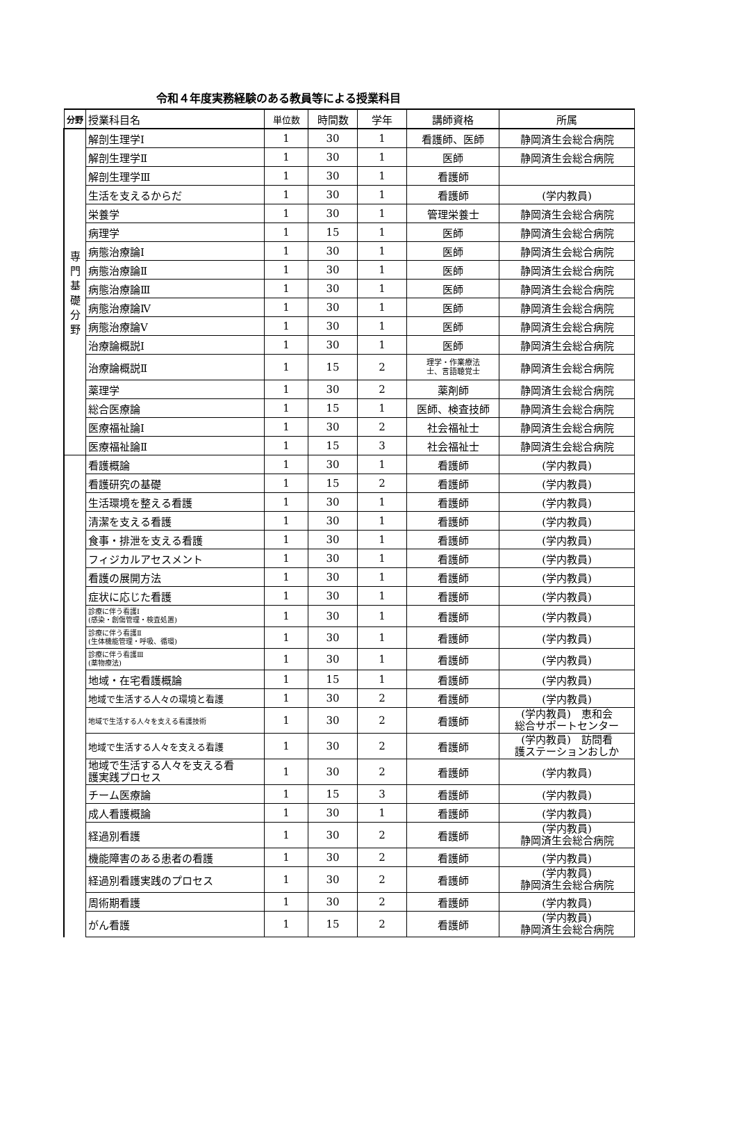令和４年度実務経験のある教員等による授業科目
| 分野 | 授業科目名 | 単位数 | 時間数 | 学年 | 講師資格 | 所属 |
| --- | --- | --- | --- | --- | --- | --- |
| 専 門 基 礎 分 野 | 解剖生理学Ⅰ | 1 | 30 | 1 | 看護師、医師 | 静岡済生会総合病院 |
| | 解剖生理学Ⅱ | 1 | 30 | 1 | 医師 | 静岡済生会総合病院 |
| | 解剖生理学Ⅲ | 1 | 30 | 1 | 看護師 | |
| | 生活を支えるからだ | 1 | 30 | 1 | 看護師 | (学内教員) |
| | 栄養学 | 1 | 30 | 1 | 管理栄養士 | 静岡済生会総合病院 |
| | 病理学 | 1 | 15 | 1 | 医師 | 静岡済生会総合病院 |
| | 病態治療論Ⅰ | 1 | 30 | 1 | 医師 | 静岡済生会総合病院 |
| | 病態治療論Ⅱ | 1 | 30 | 1 | 医師 | 静岡済生会総合病院 |
| | 病態治療論Ⅲ | 1 | 30 | 1 | 医師 | 静岡済生会総合病院 |
| | 病態治療論Ⅳ | 1 | 30 | 1 | 医師 | 静岡済生会総合病院 |
| | 病態治療論Ⅴ | 1 | 30 | 1 | 医師 | 静岡済生会総合病院 |
| | 治療論概説Ⅰ | 1 | 30 | 1 | 医師 | 静岡済生会総合病院 |
| | 治療論概説Ⅱ | 1 | 15 | 2 | 理学・作業療法 士、言語聴覚士 | 静岡済生会総合病院 |
| | 薬理学 | 1 | 30 | 2 | 薬剤師 | 静岡済生会総合病院 |
| | 総合医療論 | 1 | 15 | 1 | 医師、検査技師 | 静岡済生会総合病院 |
| | 医療福祉論Ⅰ | 1 | 30 | 2 | 社会福祉士 | 静岡済生会総合病院 |
| | 医療福祉論Ⅱ | 1 | 15 | 3 | 社会福祉士 | 静岡済生会総合病院 |
| | 看護概論 | 1 | 30 | 1 | 看護師 | (学内教員) |
| | 看護研究の基礎 | 1 | 15 | 2 | 看護師 | (学内教員) |
| | 生活環境を整える看護 | 1 | 30 | 1 | 看護師 | (学内教員) |
| | 清潔を支える看護 | 1 | 30 | 1 | 看護師 | (学内教員) |
| | 食事・排泄を支える看護 | 1 | 30 | 1 | 看護師 | (学内教員) |
| | フィジカルアセスメント | 1 | 30 | 1 | 看護師 | (学内教員) |
| | 看護の展開方法 | 1 | 30 | 1 | 看護師 | (学内教員) |
| | 症状に応じた看護 | 1 | 30 | 1 | 看護師 | (学内教員) |
| | 診療に伴う看護Ⅰ (感染・創傷管理・検査処置) | 1 | 30 | 1 | 看護師 | (学内教員) |
| | 診療に伴う看護Ⅱ (生体機能管理・呼吸、循環) | 1 | 30 | 1 | 看護師 | (学内教員) |
| | 診療に伴う看護Ⅲ (薬物療法) | 1 | 30 | 1 | 看護師 | (学内教員) |
| | 地域・在宅看護概論 | 1 | 15 | 1 | 看護師 | (学内教員) |
| | 地域で生活する人々の環境と看護 | 1 | 30 | 2 | 看護師 | (学内教員) |
| | 地域で生活する人々を支える看護技術 | 1 | 30 | 2 | 看護師 | (学内教員) 恵和会 総合サポートセンター |
| | 地域で生活する人々を支える看護 | 1 | 30 | 2 | 看護師 | (学内教員) 訪問看 護ステーションおしか |
| | 地域で生活する人々を支える看 護実践プロセス | 1 | 30 | 2 | 看護師 | (学内教員) |
| | チーム医療論 | 1 | 15 | 3 | 看護師 | (学内教員) |
| | 成人看護概論 | 1 | 30 | 1 | 看護師 | (学内教員) |
| | 経過別看護 | 1 | 30 | 2 | 看護師 | (学内教員) 静岡済生会総合病院 |
| | 機能障害のある患者の看護 | 1 | 30 | 2 | 看護師 | (学内教員) |
| | 経過別看護実践のプロセス | 1 | 30 | 2 | 看護師 | (学内教員) 静岡済生会総合病院 |
| | 周術期看護 | 1 | 30 | 2 | 看護師 | (学内教員) |
| | がん看護 | 1 | 15 | 2 | 看護師 | (学内教員) 静岡済生会総合病院 |